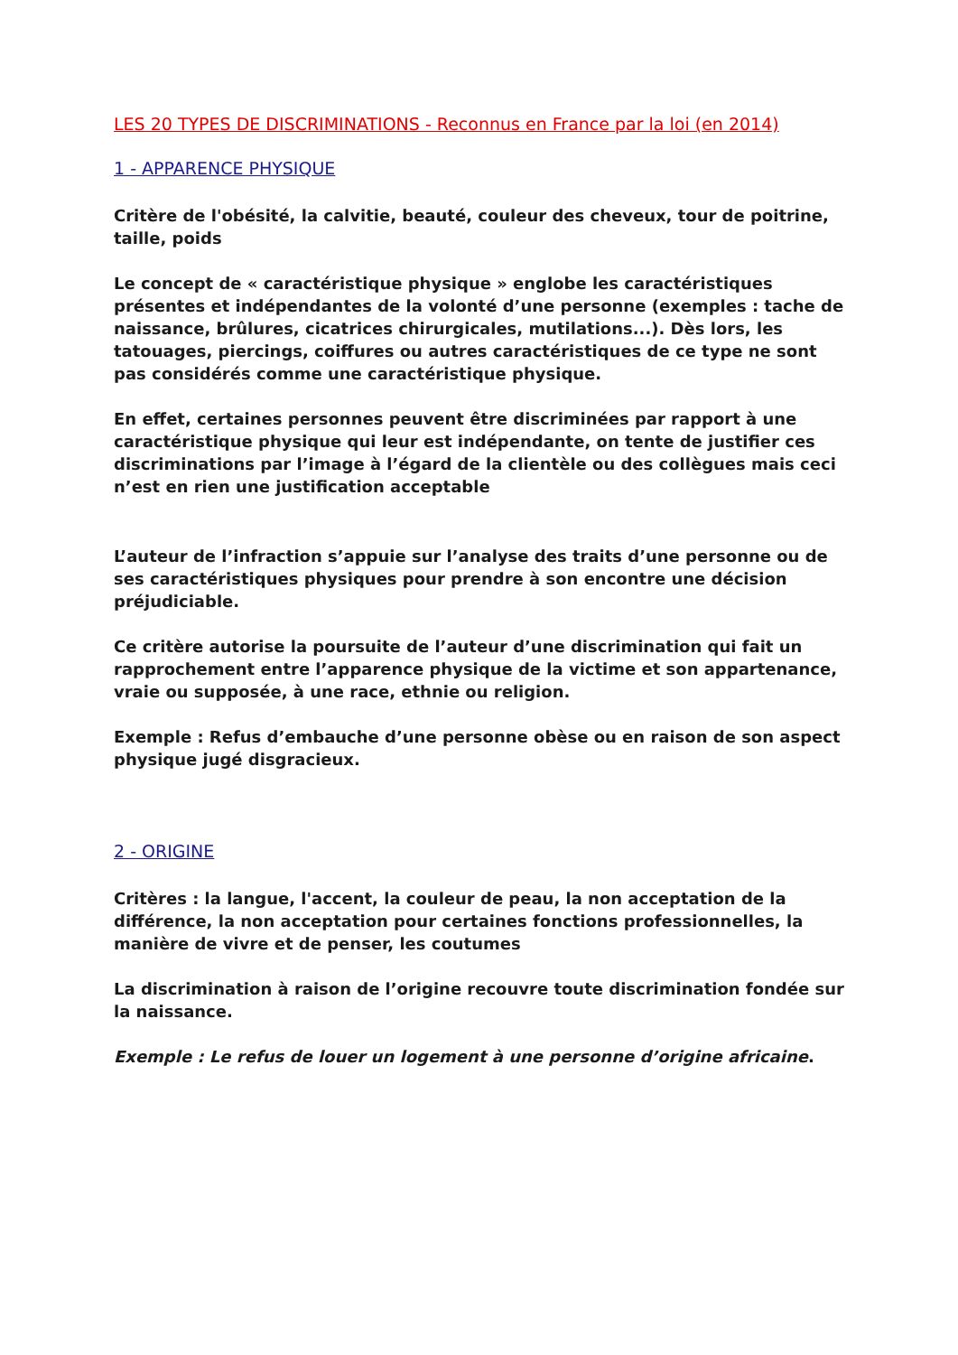LES 20 TYPES DE DISCRIMINATIONS - Reconnus en France par la loi (en 2014)
1 - APPARENCE PHYSIQUE
Critère de l'obésité, la calvitie, beauté, couleur des cheveux, tour de poitrine, taille, poids
Le concept de « caractéristique physique » englobe les caractéristiques présentes et indépendantes de la volonté d’une personne (exemples : tache de naissance, brûlures, cicatrices chirurgicales, mutilations...). Dès lors, les tatouages, piercings, coiffures ou autres caractéristiques de ce type ne sont pas considérés comme une caractéristique physique.
En effet, certaines personnes peuvent être discriminées par rapport à une caractéristique physique qui leur est indépendante, on tente de justifier ces discriminations par l’image à l’égard de la clientèle ou des collègues mais ceci n’est en rien une justification acceptable
L’auteur de l’infraction s’appuie sur l’analyse des traits d’une personne ou de ses caractéristiques physiques pour prendre à son encontre une décision préjudiciable.
Ce critère autorise la poursuite de l’auteur d’une discrimination qui fait un rapprochement entre l’apparence physique de la victime et son appartenance, vraie ou supposée, à une race, ethnie ou religion.
Exemple : Refus d’embauche d’une personne obèse ou en raison de son aspect physique jugé disgracieux.
2 - ORIGINE
Critères : la langue, l'accent, la couleur de peau, la non acceptation de la différence, la non acceptation pour certaines fonctions professionnelles, la manière de vivre et de penser, les coutumes
La discrimination à raison de l’origine recouvre toute discrimination fondée sur la naissance.
Exemple : Le refus de louer un logement à une personne d’origine africaine.